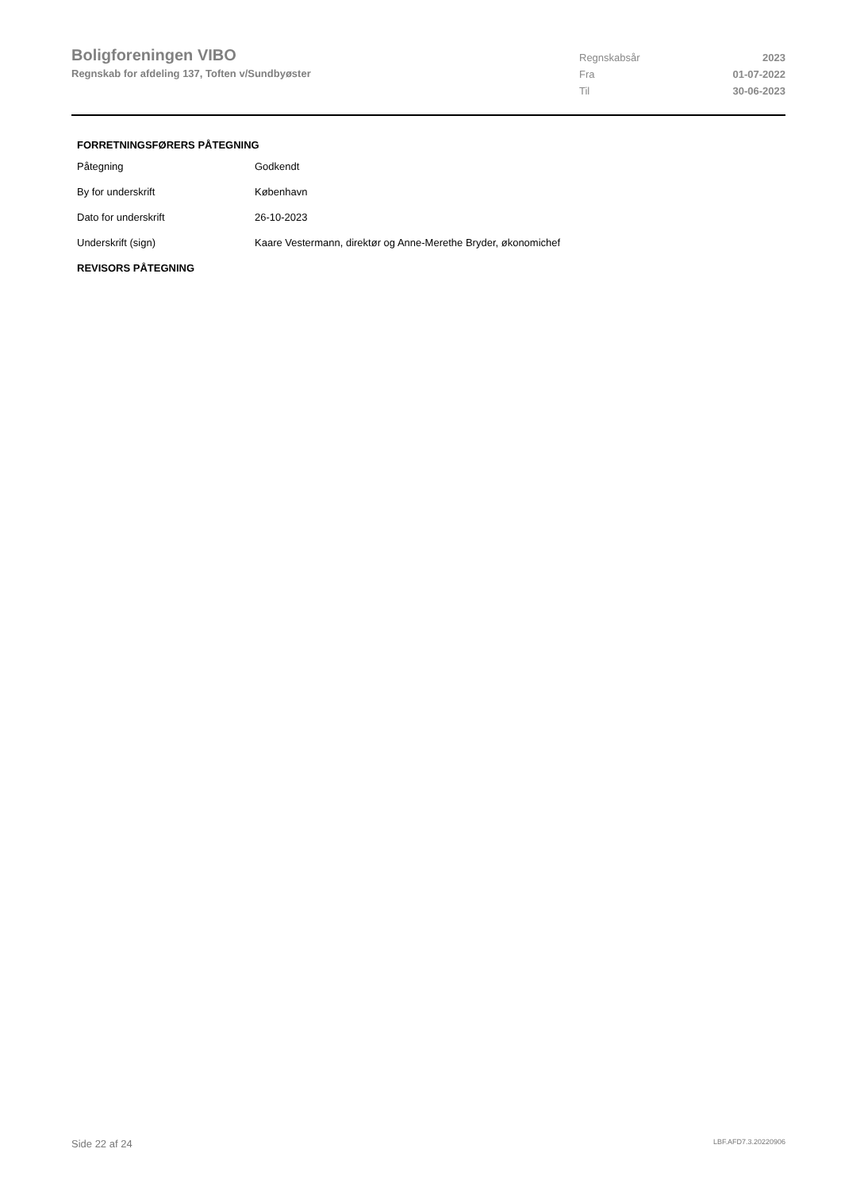Boligforeningen VIBO
Regnskab for afdeling 137, Toften v/Sundbyøster
| Regnskabsår | 2023 |
| Fra | 01-07-2022 |
| Til | 30-06-2023 |
FORRETNINGSFØRERS PÅTEGNING
| Påtegning | Godkendt |
| By for underskrift | København |
| Dato for underskrift | 26-10-2023 |
| Underskrift (sign) | Kaare Vestermann, direktør og Anne-Merethe Bryder, økonomichef |
REVISORS PÅTEGNING
Side 22 af 24 LBF.AFD7.3.20220906